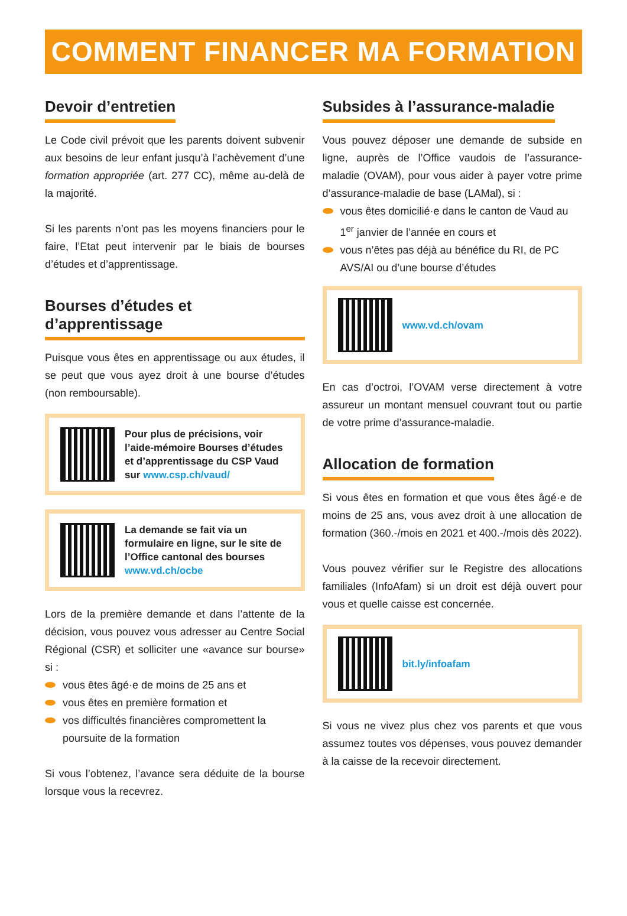COMMENT FINANCER MA FORMATION ?
Devoir d’entretien
Le Code civil prévoit que les parents doivent subvenir aux besoins de leur enfant jusqu’à l’achèvement d’une formation appropriée (art. 277 CC), même au-delà de la majorité.
Si les parents n’ont pas les moyens financiers pour le faire, l’Etat peut intervenir par le biais de bourses d’études et d’apprentissage.
Bourses d’études et d’apprentissage
Puisque vous êtes en apprentissage ou aux études, il se peut que vous ayez droit à une bourse d’études (non remboursable).
Pour plus de précisions, voir l’aide-mémoire Bourses d’études et d’apprentissage du CSP Vaud sur www.csp.ch/vaud/
La demande se fait via un formulaire en ligne, sur le site de l’Office cantonal des bourses www.vd.ch/ocbe
Lors de la première demande et dans l’attente de la décision, vous pouvez vous adresser au Centre Social Régional (CSR) et solliciter une «avance sur bourse» si :
vous êtes âgé·e de moins de 25 ans et
vous êtes en première formation et
vos difficultés financières compromettent la poursuite de la formation
Si vous l’obtenez, l’avance sera déduite de la bourse lorsque vous la recevrez.
Subsides à l’assurance-maladie
Vous pouvez déposer une demande de subside en ligne, auprès de l’Office vaudois de l’assurance-maladie (OVAM), pour vous aider à payer votre prime d’assurance-maladie de base (LAMal), si :
vous êtes domicilié·e dans le canton de Vaud au 1<sup>er</sup> janvier de l’année en cours et
vous n’êtes pas déjà au bénéfice du RI, de PC AVS/AI ou d’une bourse d’études
www.vd.ch/ovam
En cas d’octroi, l’OVAM verse directement à votre assureur un montant mensuel couvrant tout ou partie de votre prime d’assurance-maladie.
Allocation de formation
Si vous êtes en formation et que vous êtes âgé·e de moins de 25 ans, vous avez droit à une allocation de formation (360.-/mois en 2021 et 400.-/mois dès 2022).
Vous pouvez vérifier sur le Registre des allocations familiales (InfoAfam) si un droit est déjà ouvert pour vous et quelle caisse est concernée.
bit.ly/infoafam
Si vous ne vivez plus chez vos parents et que vous assumez toutes vos dépenses, vous pouvez demander à la caisse de la recevoir directement.